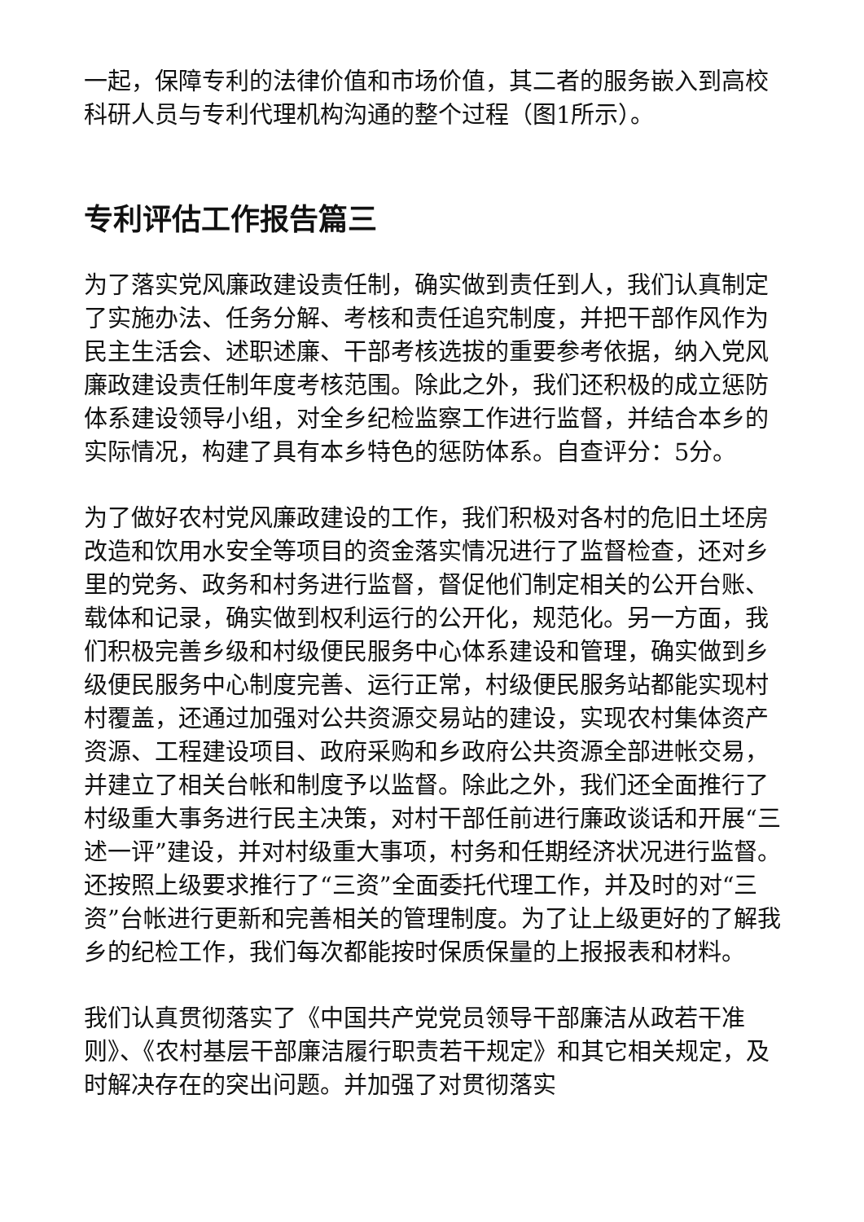一起，保障专利的法律价值和市场价值，其二者的服务嵌入到高校科研人员与专利代理机构沟通的整个过程（图1所示）。
专利评估工作报告篇三
为了落实党风廉政建设责任制，确实做到责任到人，我们认真制定了实施办法、任务分解、考核和责任追究制度，并把干部作风作为民主生活会、述职述廉、干部考核选拔的重要参考依据，纳入党风廉政建设责任制年度考核范围。除此之外，我们还积极的成立惩防体系建设领导小组，对全乡纪检监察工作进行监督，并结合本乡的实际情况，构建了具有本乡特色的惩防体系。自查评分：5分。
为了做好农村党风廉政建设的工作，我们积极对各村的危旧土坯房改造和饮用水安全等项目的资金落实情况进行了监督检查，还对乡里的党务、政务和村务进行监督，督促他们制定相关的公开台账、载体和记录，确实做到权利运行的公开化，规范化。另一方面，我们积极完善乡级和村级便民服务中心体系建设和管理，确实做到乡级便民服务中心制度完善、运行正常，村级便民服务站都能实现村村覆盖，还通过加强对公共资源交易站的建设，实现农村集体资产资源、工程建设项目、政府采购和乡政府公共资源全部进帐交易，并建立了相关台帐和制度予以监督。除此之外，我们还全面推行了村级重大事务进行民主决策，对村干部任前进行廉政谈话和开展“三述一评”建设，并对村级重大事项，村务和任期经济状况进行监督。还按照上级要求推行了“三资”全面委托代理工作，并及时的对“三资”台帐进行更新和完善相关的管理制度。为了让上级更好的了解我乡的纪检工作，我们每次都能按时保质保量的上报报表和材料。
我们认真贯彻落实了《中国共产党党员领导干部廉洁从政若干准则》、《农村基层干部廉洁履行职责若干规定》和其它相关规定，及时解决存在的突出问题。并加强了对贯彻落实